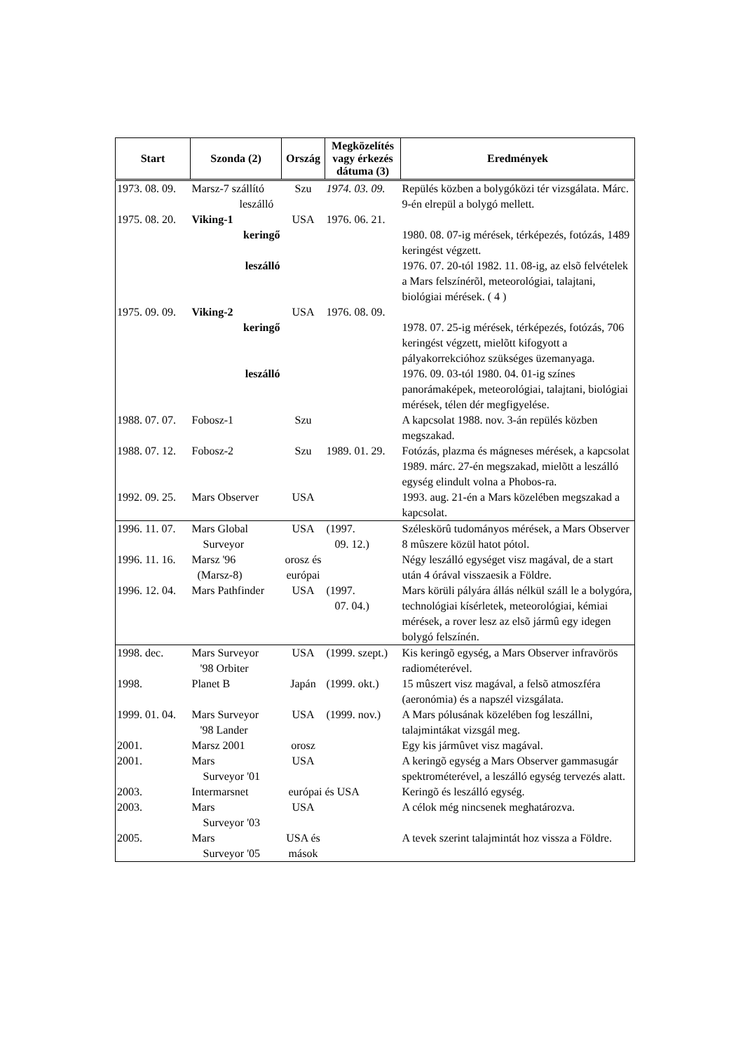| Start | Szonda (2) | Ország | Megközelítés vagy érkezés dátuma (3) | Eredmények |
| --- | --- | --- | --- | --- |
| 1973. 08. 09. | Marsz-7 szállító leszálló | Szu | 1974. 03. 09. | Repülés közben a bolygóközi tér vizsgálata. Márc. 9-én elrepül a bolygó mellett. |
| 1975. 08. 20. | Viking-1 | USA | 1976. 06. 21. | |
| | keringő | | | 1980. 08. 07-ig mérések, térképezés, fotózás, 1489 keringést végzett. |
| | leszálló | | | 1976. 07. 20-tól 1982. 11. 08-ig, az elsõ felvételek a Mars felszínérõl, meteorológiai, talajtani, biológiai mérések. ( 4 ) |
| 1975. 09. 09. | Viking-2 | USA | 1976. 08. 09. | |
| | keringő | | | 1978. 07. 25-ig mérések, térképezés, fotózás, 706 keringést végzett, mielõtt kifogyott a pályakorrekcióhoz szükséges üzemanyaga. |
| | leszálló | | | 1976. 09. 03-tól 1980. 04. 01-ig színes panorámaképek, meteorológiai, talajtani, biológiai mérések, télen dér megfigyelése. |
| 1988. 07. 07. | Fobosz-1 | Szu | | A kapcsolat 1988. nov. 3-án repülés közben megszakad. |
| 1988. 07. 12. | Fobosz-2 | Szu | 1989. 01. 29. | Fotózás, plazma és mágneses mérések, a kapcsolat 1989. márc. 27-én megszakad, mielõtt a leszálló egység elindult volna a Phobos-ra. |
| 1992. 09. 25. | Mars Observer | USA | | 1993. aug. 21-én a Mars közelében megszakad a kapcsolat. |
| 1996. 11. 07. | Mars Global Surveyor | USA | (1997. 09. 12.) | Széleskörû tudományos mérések, a Mars Observer 8 mûszere közül hatot pótol. |
| 1996. 11. 16. | Marsz '96 (Marsz-8) | orosz és európai | | Négy leszálló egységet visz magával, de a start után 4 órával visszaesik a Földre. |
| 1996. 12. 04. | Mars Pathfinder | USA | (1997. 07. 04.) | Mars körüli pályára állás nélkül száll le a bolygóra, technológiai kísérletek, meteorológiai, kémiai mérések, a rover lesz az elsõ jármû egy idegen bolygó felszínén. |
| 1998. dec. | Mars Surveyor '98 Orbiter | USA | (1999. szept.) | Kis keringõ egység, a Mars Observer infravörös radiométerével. |
| 1998. | Planet B | Japán | (1999. okt.) | 15 mûszert visz magával, a felsõ atmoszféra (aeronómia) és a napszél vizsgálata. |
| 1999. 01. 04. | Mars Surveyor '98 Lander | USA | (1999. nov.) | A Mars pólusának közelében fog leszállni, talajmintákat vizsgál meg. |
| 2001. | Marsz 2001 | orosz | | Egy kis jármûvet visz magával. |
| 2001. | Mars Surveyor '01 | USA | | A keringõ egység a Mars Observer gammasugár spektrométerével, a leszálló egység tervezés alatt. |
| 2003. | Intermarsnet | európai és USA | | Keringõ és leszálló egység. |
| 2003. | Mars Surveyor '03 | USA | | A célok még nincsenek meghatározva. |
| 2005. | Mars Surveyor '05 | USA és mások | | A tevek szerint talajmintát hoz vissza a Földre. |